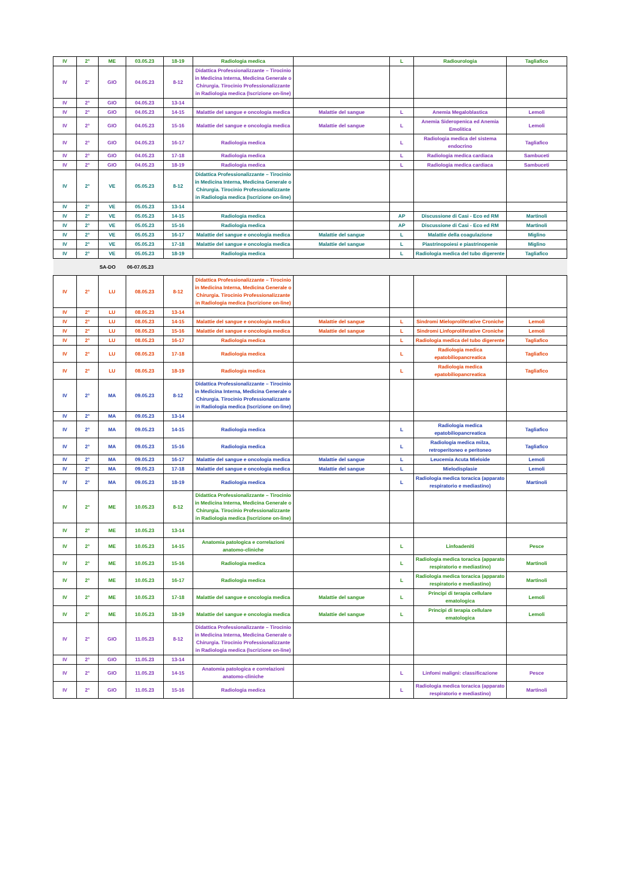| IV | 2° | ME | 03.05.23 | 18-19 | Radiologia medica | | L | Radiourologia | Tagliafico |
| IV | 2° | GIO | 04.05.23 | 8-12 | Didattica Professionalizzante – Tirocinio in Medicina Interna, Medicina Generale o Chirurgia. Tirocinio Professionalizzante in Radiologia medica (Iscrizione on-line) | | | | |
| IV | 2° | GIO | 04.05.23 | 13-14 | | | | | |
| IV | 2° | GIO | 04.05.23 | 14-15 | Malattie del sangue e oncologia medica | Malattie del sangue | L | Anemia Megaloblastica | Lemoli |
| IV | 2° | GIO | 04.05.23 | 15-16 | Malattie del sangue e oncologia medica | Malattie del sangue | L | Anemia Sideropenica ed Anemia Emolitica | Lemoli |
| IV | 2° | GIO | 04.05.23 | 16-17 | Radiologia medica | | L | Radiologia medica del sistema endocrino | Tagliafico |
| IV | 2° | GIO | 04.05.23 | 17-18 | Radiologia medica | | L | Radiologia medica cardiaca | Sambuceti |
| IV | 2° | GIO | 04.05.23 | 18-19 | Radiologia medica | | L | Radiologia medica cardiaca | Sambuceti |
| IV | 2° | VE | 05.05.23 | 8-12 | Didattica Professionalizzante – Tirocinio in Medicina Interna, Medicina Generale o Chirurgia. Tirocinio Professionalizzante in Radiologia medica (Iscrizione on-line) | | | | |
| IV | 2° | VE | 05.05.23 | 13-14 | | | | | |
| IV | 2° | VE | 05.05.23 | 14-15 | Radiologia medica | | AP | Discussione di Casi - Eco ed RM | Martinoli |
| IV | 2° | VE | 05.05.23 | 15-16 | Radiologia medica | | AP | Discussione di Casi - Eco ed RM | Martinoli |
| IV | 2° | VE | 05.05.23 | 16-17 | Malattie del sangue e oncologia medica | Malattie del sangue | L | Malattie della coagulazione | Miglino |
| IV | 2° | VE | 05.05.23 | 17-18 | Malattie del sangue e oncologia medica | Malattie del sangue | L | Piastrinopoiesi e piastrinopenie | Miglino |
| IV | 2° | VE | 05.05.23 | 18-19 | Radiologia medica | | L | Radiologia medica del tubo digerente | Tagliafico |
| | | SA-DO | 06-07.05.23 | | | | | | |
| IV | 2° | LU | 08.05.23 | 8-12 | Didattica Professionalizzante – Tirocinio in Medicina Interna, Medicina Generale o Chirurgia. Tirocinio Professionalizzante in Radiologia medica (Iscrizione on-line) | | | | |
| IV | 2° | LU | 08.05.23 | 13-14 | | | | | |
| IV | 2° | LU | 08.05.23 | 14-15 | Malattie del sangue e oncologia medica | Malattie del sangue | L | Sindromi Mieloproliferative Croniche | Lemoli |
| IV | 2° | LU | 08.05.23 | 15-16 | Malattie del sangue e oncologia medica | Malattie del sangue | L | Sindromi Linfoproliferative Croniche | Lemoli |
| IV | 2° | LU | 08.05.23 | 16-17 | Radiologia medica | | L | Radiologia medica del tubo digerente | Tagliafico |
| IV | 2° | LU | 08.05.23 | 17-18 | Radiologia medica | | L | Radiologia medica epatobiliopancreatica | Tagliafico |
| IV | 2° | LU | 08.05.23 | 18-19 | Radiologia medica | | L | Radiologia medica epatobiliopancreatica | Tagliafico |
| IV | 2° | MA | 09.05.23 | 8-12 | Didattica Professionalizzante – Tirocinio in Medicina Interna, Medicina Generale o Chirurgia. Tirocinio Professionalizzante in Radiologia medica (Iscrizione on-line) | | | | |
| IV | 2° | MA | 09.05.23 | 13-14 | | | | | |
| IV | 2° | MA | 09.05.23 | 14-15 | Radiologia medica | | L | Radiologia medica epatobiliopancreatica | Tagliafico |
| IV | 2° | MA | 09.05.23 | 15-16 | Radiologia medica | | L | Radiologia medica milza, retroperitoneo e peritoneo | Tagliafico |
| IV | 2° | MA | 09.05.23 | 16-17 | Malattie del sangue e oncologia medica | Malattie del sangue | L | Leucemia Acuta Mieloide | Lemoli |
| IV | 2° | MA | 09.05.23 | 17-18 | Malattie del sangue e oncologia medica | Malattie del sangue | L | Mielodisplasie | Lemoli |
| IV | 2° | MA | 09.05.23 | 18-19 | Radiologia medica | | L | Radiologia medica toracica (apparato respiratorio e mediastino) | Martinoli |
| IV | 2° | ME | 10.05.23 | 8-12 | Didattica Professionalizzante – Tirocinio in Medicina Interna, Medicina Generale o Chirurgia. Tirocinio Professionalizzante in Radiologia medica (Iscrizione on-line) | | | | |
| IV | 2° | ME | 10.05.23 | 13-14 | | | | | |
| IV | 2° | ME | 10.05.23 | 14-15 | Anatomia patologica e correlazioni anatomo-cliniche | | L | Linfoadeniti | Pesce |
| IV | 2° | ME | 10.05.23 | 15-16 | Radiologia medica | | L | Radiologia medica toracica (apparato respiratorio e mediastino) | Martinoli |
| IV | 2° | ME | 10.05.23 | 16-17 | Radiologia medica | | L | Radiologia medica toracica (apparato respiratorio e mediastino) | Martinoli |
| IV | 2° | ME | 10.05.23 | 17-18 | Malattie del sangue e oncologia medica | Malattie del sangue | L | Principi di terapia cellulare ematologica | Lemoli |
| IV | 2° | ME | 10.05.23 | 18-19 | Malattie del sangue e oncologia medica | Malattie del sangue | L | Principi di terapia cellulare ematologica | Lemoli |
| IV | 2° | GIO | 11.05.23 | 8-12 | Didattica Professionalizzante – Tirocinio in Medicina Interna, Medicina Generale o Chirurgia. Tirocinio Professionalizzante in Radiologia medica (Iscrizione on-line) | | | | |
| IV | 2° | GIO | 11.05.23 | 13-14 | | | | | |
| IV | 2° | GIO | 11.05.23 | 14-15 | Anatomia patologica e correlazioni anatomo-cliniche | | L | Linfomi maligni: classificazione | Pesce |
| IV | 2° | GIO | 11.05.23 | 15-16 | Radiologia medica | | L | Radiologia medica toracica (apparato respiratorio e mediastino) | Martinoli |